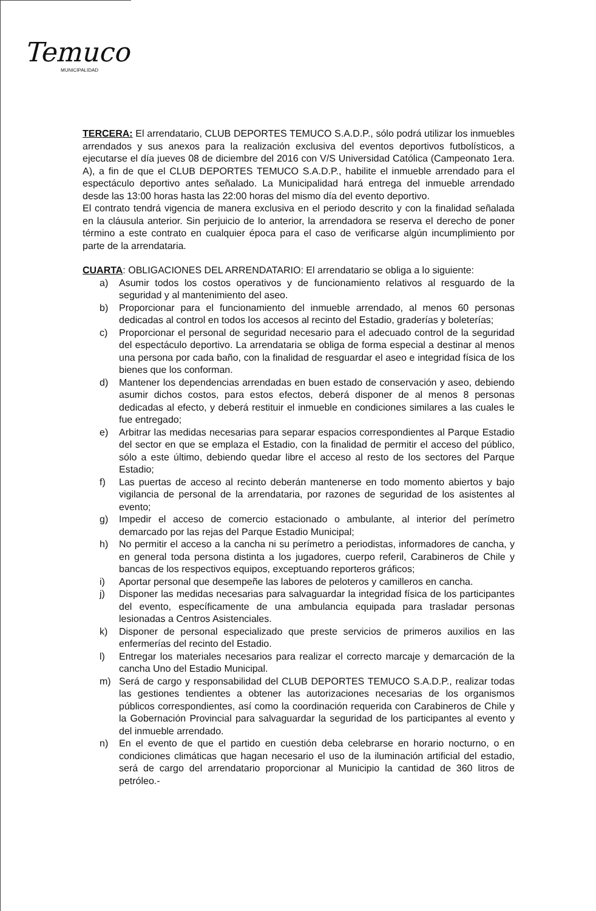Temuco
MUNICIPALIDAD
TERCERA: El arrendatario, CLUB DEPORTES TEMUCO S.A.D.P., sólo podrá utilizar los inmuebles arrendados y sus anexos para la realización exclusiva del eventos deportivos futbolísticos, a ejecutarse el día jueves 08 de diciembre del 2016 con V/S Universidad Católica (Campeonato 1era. A), a fin de que el CLUB DEPORTES TEMUCO S.A.D.P., habilite el inmueble arrendado para el espectáculo deportivo antes señalado. La Municipalidad hará entrega del inmueble arrendado desde las 13:00 horas hasta las 22:00 horas del mismo día del evento deportivo.
El contrato tendrá vigencia de manera exclusiva en el periodo descrito y con la finalidad señalada en la cláusula anterior. Sin perjuicio de lo anterior, la arrendadora se reserva el derecho de poner término a este contrato en cualquier época para el caso de verificarse algún incumplimiento por parte de la arrendataria.
CUARTA: OBLIGACIONES DEL ARRENDATARIO: El arrendatario se obliga a lo siguiente:
a) Asumir todos los costos operativos y de funcionamiento relativos al resguardo de la seguridad y al mantenimiento del aseo.
b) Proporcionar para el funcionamiento del inmueble arrendado, al menos 60 personas dedicadas al control en todos los accesos al recinto del Estadio, graderías y boleterías;
c) Proporcionar el personal de seguridad necesario para el adecuado control de la seguridad del espectáculo deportivo. La arrendataria se obliga de forma especial a destinar al menos una persona por cada baño, con la finalidad de resguardar el aseo e integridad física de los bienes que los conforman.
d) Mantener los dependencias arrendadas en buen estado de conservación y aseo, debiendo asumir dichos costos, para estos efectos, deberá disponer de al menos 8 personas dedicadas al efecto, y deberá restituir el inmueble en condiciones similares a las cuales le fue entregado;
e) Arbitrar las medidas necesarias para separar espacios correspondientes al Parque Estadio del sector en que se emplaza el Estadio, con la finalidad de permitir el acceso del público, sólo a este último, debiendo quedar libre el acceso al resto de los sectores del Parque Estadio;
f) Las puertas de acceso al recinto deberán mantenerse en todo momento abiertos y bajo vigilancia de personal de la arrendataria, por razones de seguridad de los asistentes al evento;
g) Impedir el acceso de comercio estacionado o ambulante, al interior del perímetro demarcado por las rejas del Parque Estadio Municipal;
h) No permitir el acceso a la cancha ni su perímetro a periodistas, informadores de cancha, y en general toda persona distinta a los jugadores, cuerpo referil, Carabineros de Chile y bancas de los respectivos equipos, exceptuando reporteros gráficos;
i) Aportar personal que desempeñe las labores de peloteros y camilleros en cancha.
j) Disponer las medidas necesarias para salvaguardar la integridad física de los participantes del evento, específicamente de una ambulancia equipada para trasladar personas lesionadas a Centros Asistenciales.
k) Disponer de personal especializado que preste servicios de primeros auxilios en las enfermerías del recinto del Estadio.
l) Entregar los materiales necesarios para realizar el correcto marcaje y demarcación de la cancha Uno del Estadio Municipal.
m) Será de cargo y responsabilidad del CLUB DEPORTES TEMUCO S.A.D.P., realizar todas las gestiones tendientes a obtener las autorizaciones necesarias de los organismos públicos correspondientes, así como la coordinación requerida con Carabineros de Chile y la Gobernación Provincial para salvaguardar la seguridad de los participantes al evento y del inmueble arrendado.
n) En el evento de que el partido en cuestión deba celebrarse en horario nocturno, o en condiciones climáticas que hagan necesario el uso de la iluminación artificial del estadio, será de cargo del arrendatario proporcionar al Municipio la cantidad de 360 litros de petróleo.-